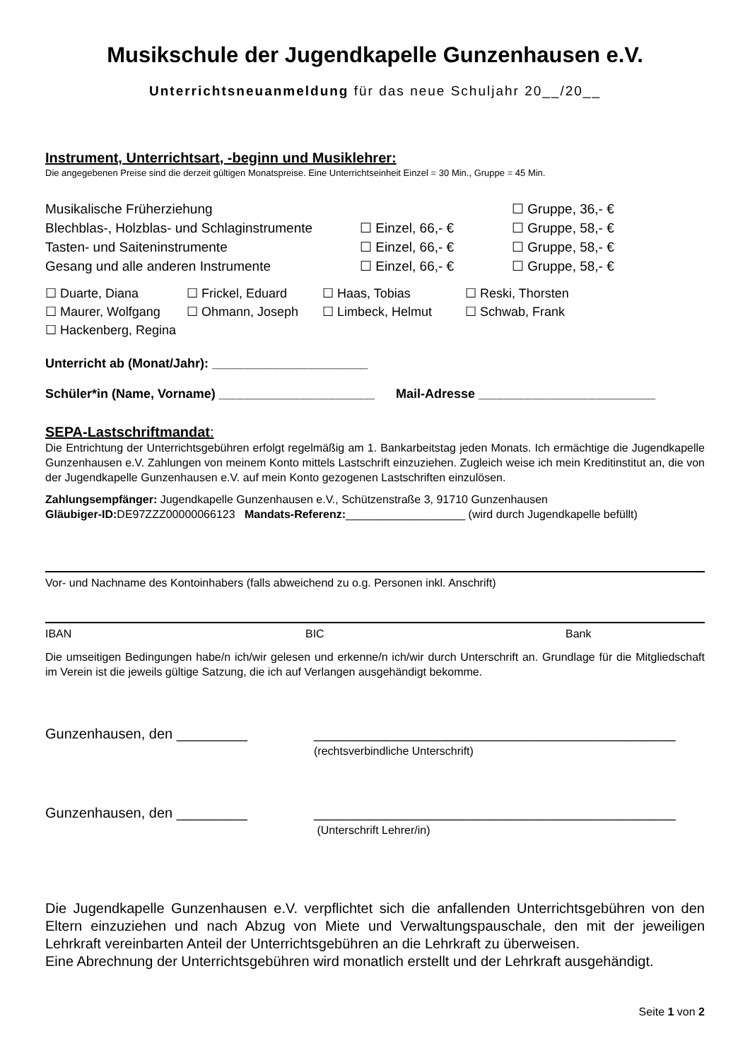Musikschule der Jugendkapelle Gunzenhausen e.V.
Unterrichtsneuanmeldung für das neue Schuljahr 20__/20__
Instrument, Unterrichtsart, -beginn und Musiklehrer:
Die angegebenen Preise sind die derzeit gültigen Monatspreise. Eine Unterrichtseinheit Einzel = 30 Min., Gruppe = 45 Min.
| Musikalische Früherziehung | | ☐ Gruppe, 36,- € |
| Blechblas-, Holzblas- und Schlaginstrumente | ☐ Einzel, 66,- € | ☐ Gruppe, 58,- € |
| Tasten- und Saiteninstrumente | ☐ Einzel, 66,- € | ☐ Gruppe, 58,- € |
| Gesang und alle anderen Instrumente | ☐ Einzel, 66,- € | ☐ Gruppe, 58,- € |
| ☐ Duarte, Diana | ☐ Frickel, Eduard | ☐ Haas, Tobias | ☐ Reski, Thorsten |
| ☐ Maurer, Wolfgang | ☐ Ohmann, Joseph | ☐ Limbeck, Helmut | ☐ Schwab, Frank |
| ☐ Hackenberg, Regina | | | |
Unterricht ab (Monat/Jahr): ______________________
Schüler*in (Name, Vorname) ______________________ Mail-Adresse _________________________
SEPA-Lastschriftmandat:
Die Entrichtung der Unterrichtsgebühren erfolgt regelmäßig am 1. Bankarbeitstag jeden Monats. Ich ermächtige die Jugendkapelle Gunzenhausen e.V. Zahlungen von meinem Konto mittels Lastschrift einzuziehen. Zugleich weise ich mein Kreditinstitut an, die von der Jugendkapelle Gunzenhausen e.V. auf mein Konto gezogenen Lastschriften einzulösen.
Zahlungsempfänger: Jugendkapelle Gunzenhausen e.V., Schützenstraße 3, 91710 Gunzenhausen
Gläubiger-ID: DE97ZZZ00000066123 Mandats-Referenz:___________________ (wird durch Jugendkapelle befüllt)
Vor- und Nachname des Kontoinhabers (falls abweichend zu o.g. Personen inkl. Anschrift)
IBAN BIC Bank
Die umseitigen Bedingungen habe/n ich/wir gelesen und erkenne/n ich/wir durch Unterschrift an. Grundlage für die Mitgliedschaft im Verein ist die jeweils gültige Satzung, die ich auf Verlangen ausgehändigt bekomme.
Gunzenhausen, den _________ ______________________________________________
(rechtsverbindliche Unterschrift)
Gunzenhausen, den _________ ______________________________________________
(Unterschrift Lehrer/in)
Die Jugendkapelle Gunzenhausen e.V. verpflichtet sich die anfallenden Unterrichtsgebühren von den Eltern einzuziehen und nach Abzug von Miete und Verwaltungspauschale, den mit der jeweiligen Lehrkraft vereinbarten Anteil der Unterrichtsgebühren an die Lehrkraft zu überweisen.
Eine Abrechnung der Unterrichtsgebühren wird monatlich erstellt und der Lehrkraft ausgehändigt.
Seite 1 von 2